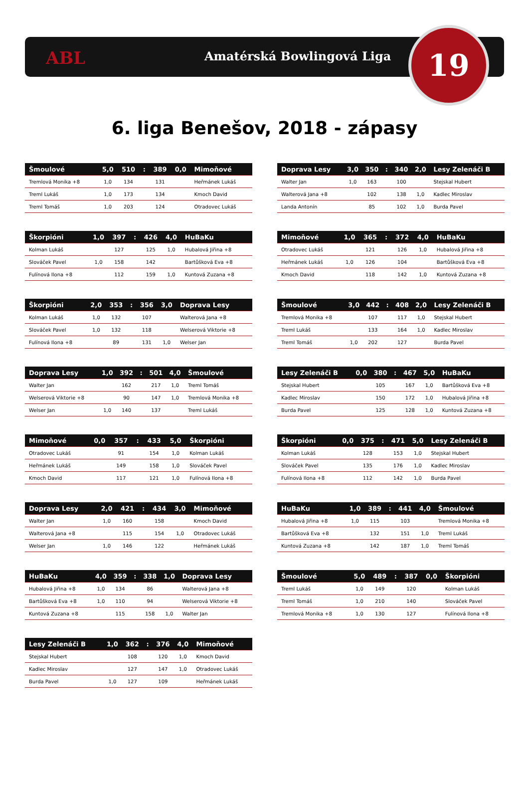ABL Amatérská Bowlingová Liga 19
6. liga Benešov, 2018 - zápasy
| Šmoulové | 5,0 | 510 | : | 389 | 0,0 | Mimoňové |
| --- | --- | --- | --- | --- | --- | --- |
| Tremlová Monika +8 | 1,0 | 134 | | 131 | | Heřmánek Lukáš |
| Treml Lukáš | 1,0 | 173 | | 134 | | Kmoch David |
| Treml Tomáš | 1,0 | 203 | | 124 | | Otradovec Lukáš |
| Doprava Lesy | 3,0 | 350 | : | 340 | 2,0 | Lesy Zelenáči B |
| --- | --- | --- | --- | --- | --- | --- |
| Walter Jan | 1,0 | 163 | | 100 | | Stejskal Hubert |
| Walterová Jana +8 | | 102 | | 138 | 1,0 | Kadlec Miroslav |
| Landa Antonín | | 85 | | 102 | 1,0 | Burda Pavel |
| Škorpióni | 1,0 | 397 | : | 426 | 4,0 | HuBaKu |
| --- | --- | --- | --- | --- | --- | --- |
| Kolman Lukáš | | 127 | | 125 | 1,0 | Hubalová Jiřina +8 |
| Slováček Pavel | 1,0 | 158 | | 142 | | Bartůšková Eva +8 |
| Fulínová Ilona +8 | | 112 | | 159 | 1,0 | Kuntová Zuzana +8 |
| Mimoňové | 1,0 | 365 | : | 372 | 4,0 | HuBaKu |
| --- | --- | --- | --- | --- | --- | --- |
| Otradovec Lukáš | | 121 | | 126 | 1,0 | Hubalová Jiřina +8 |
| Heřmánek Lukáš | 1,0 | 126 | | 104 | | Bartůšková Eva +8 |
| Kmoch David | | 118 | | 142 | 1,0 | Kuntová Zuzana +8 |
| Škorpióni | 2,0 | 353 | : | 356 | 3,0 | Doprava Lesy |
| --- | --- | --- | --- | --- | --- | --- |
| Kolman Lukáš | 1,0 | 132 | | 107 | | Walterová Jana +8 |
| Slováček Pavel | 1,0 | 132 | | 118 | | Welserová Viktorie +8 |
| Fulínová Ilona +8 | | 89 | | 131 | 1,0 | Welser Jan |
| Šmoulové | 3,0 | 442 | : | 408 | 2,0 | Lesy Zelenáči B |
| --- | --- | --- | --- | --- | --- | --- |
| Tremlová Monika +8 | | 107 | | 117 | 1,0 | Stejskal Hubert |
| Treml Lukáš | | 133 | | 164 | 1,0 | Kadlec Miroslav |
| Treml Tomáš | 1,0 | 202 | | 127 | | Burda Pavel |
| Doprava Lesy | 1,0 | 392 | : | 501 | 4,0 | Šmoulové |
| --- | --- | --- | --- | --- | --- | --- |
| Walter Jan | | 162 | | 217 | 1,0 | Treml Tomáš |
| Welserová Viktorie +8 | | 90 | | 147 | 1,0 | Tremlová Monika +8 |
| Welser Jan | 1,0 | 140 | | 137 | | Treml Lukáš |
| Lesy Zelenáči B | 0,0 | 380 | : | 467 | 5,0 | HuBaKu |
| --- | --- | --- | --- | --- | --- | --- |
| Stejskal Hubert | | 105 | | 167 | 1,0 | Bartůšková Eva +8 |
| Kadlec Miroslav | | 150 | | 172 | 1,0 | Hubalová Jiřina +8 |
| Burda Pavel | | 125 | | 128 | 1,0 | Kuntová Zuzana +8 |
| Mimoňové | 0,0 | 357 | : | 433 | 5,0 | Škorpióni |
| --- | --- | --- | --- | --- | --- | --- |
| Otradovec Lukáš | | 91 | | 154 | 1,0 | Kolman Lukáš |
| Heřmánek Lukáš | | 149 | | 158 | 1,0 | Slováček Pavel |
| Kmoch David | | 117 | | 121 | 1,0 | Fulínová Ilona +8 |
| Škorpióni | 0,0 | 375 | : | 471 | 5,0 | Lesy Zelenáči B |
| --- | --- | --- | --- | --- | --- | --- |
| Kolman Lukáš | | 128 | | 153 | 1,0 | Stejskal Hubert |
| Slováček Pavel | | 135 | | 176 | 1,0 | Kadlec Miroslav |
| Fulínová Ilona +8 | | 112 | | 142 | 1,0 | Burda Pavel |
| Doprava Lesy | 2,0 | 421 | : | 434 | 3,0 | Mimoňové |
| --- | --- | --- | --- | --- | --- | --- |
| Walter Jan | 1,0 | 160 | | 158 | | Kmoch David |
| Walterová Jana +8 | | 115 | | 154 | 1,0 | Otradovec Lukáš |
| Welser Jan | 1,0 | 146 | | 122 | | Heřmánek Lukáš |
| HuBaKu | 1,0 | 389 | : | 441 | 4,0 | Šmoulové |
| --- | --- | --- | --- | --- | --- | --- |
| Hubalová Jiřina +8 | 1,0 | 115 | | 103 | | Tremlová Monika +8 |
| Bartůšková Eva +8 | | 132 | | 151 | 1,0 | Treml Lukáš |
| Kuntová Zuzana +8 | | 142 | | 187 | 1,0 | Treml Tomáš |
| HuBaKu | 4,0 | 359 | : | 338 | 1,0 | Doprava Lesy |
| --- | --- | --- | --- | --- | --- | --- |
| Hubalová Jiřina +8 | 1,0 | 134 | | 86 | | Walterová Jana +8 |
| Bartůšková Eva +8 | 1,0 | 110 | | 94 | | Welserová Viktorie +8 |
| Kuntová Zuzana +8 | | 115 | | 158 | 1,0 | Walter Jan |
| Šmoulové | 5,0 | 489 | : | 387 | 0,0 | Škorpióni |
| --- | --- | --- | --- | --- | --- | --- |
| Treml Lukáš | 1,0 | 149 | | 120 | | Kolman Lukáš |
| Treml Tomáš | 1,0 | 210 | | 140 | | Slováček Pavel |
| Tremlová Monika +8 | 1,0 | 130 | | 127 | | Fulínová Ilona +8 |
| Lesy Zelenáči B | 1,0 | 362 | : | 376 | 4,0 | Mimoňové |
| --- | --- | --- | --- | --- | --- | --- |
| Stejskal Hubert | | 108 | | 120 | 1,0 | Kmoch David |
| Kadlec Miroslav | | 127 | | 147 | 1,0 | Otradovec Lukáš |
| Burda Pavel | 1,0 | 127 | | 109 | | Heřmánek Lukáš |